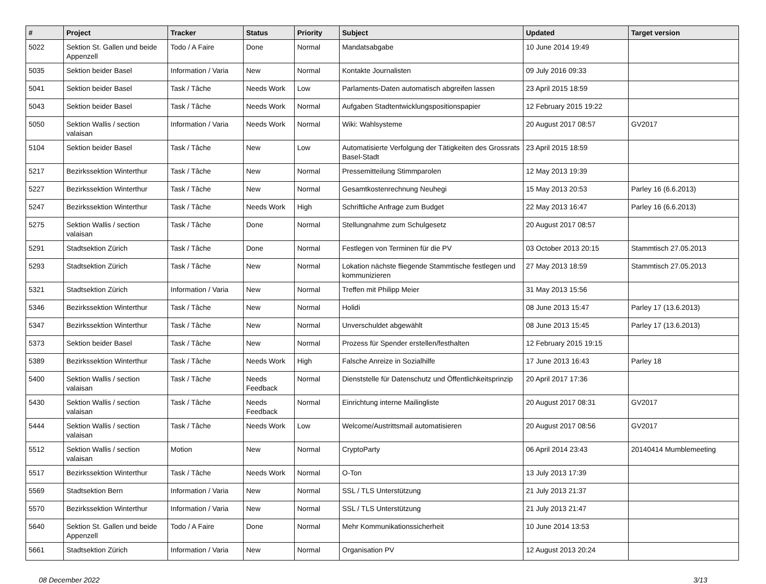| # | Project | Tracker | Status | Priority | Subject | Updated | Target version |
| --- | --- | --- | --- | --- | --- | --- | --- |
| 5022 | Sektion St. Gallen und beide Appenzell | Todo / A Faire | Done | Normal | Mandatsabgabe | 10 June 2014 19:49 | |
| 5035 | Sektion beider Basel | Information / Varia | New | Normal | Kontakte Journalisten | 09 July 2016 09:33 | |
| 5041 | Sektion beider Basel | Task / Tâche | Needs Work | Low | Parlaments-Daten automatisch abgreifen lassen | 23 April 2015 18:59 | |
| 5043 | Sektion beider Basel | Task / Tâche | Needs Work | Normal | Aufgaben Stadtentwicklungspositionspapier | 12 February 2015 19:22 | |
| 5050 | Sektion Wallis / section valaisan | Information / Varia | Needs Work | Normal | Wiki: Wahlsysteme | 20 August 2017 08:57 | GV2017 |
| 5104 | Sektion beider Basel | Task / Tâche | New | Low | Automatisierte Verfolgung der Tätigkeiten des Grossrats Basel-Stadt | 23 April 2015 18:59 | |
| 5217 | Bezirkssektion Winterthur | Task / Tâche | New | Normal | Pressemitteilung Stimmparolen | 12 May 2013 19:39 | |
| 5227 | Bezirkssektion Winterthur | Task / Tâche | New | Normal | Gesamtkostenrechnung Neuhegi | 15 May 2013 20:53 | Parley 16 (6.6.2013) |
| 5247 | Bezirkssektion Winterthur | Task / Tâche | Needs Work | High | Schriftliche Anfrage zum Budget | 22 May 2013 16:47 | Parley 16 (6.6.2013) |
| 5275 | Sektion Wallis / section valaisan | Task / Tâche | Done | Normal | Stellungnahme zum Schulgesetz | 20 August 2017 08:57 | |
| 5291 | Stadtsektion Zürich | Task / Tâche | Done | Normal | Festlegen von Terminen für die PV | 03 October 2013 20:15 | Stammtisch 27.05.2013 |
| 5293 | Stadtsektion Zürich | Task / Tâche | New | Normal | Lokation nächste fliegende Stammtische festlegen und kommunizieren | 27 May 2013 18:59 | Stammtisch 27.05.2013 |
| 5321 | Stadtsektion Zürich | Information / Varia | New | Normal | Treffen mit Philipp Meier | 31 May 2013 15:56 | |
| 5346 | Bezirkssektion Winterthur | Task / Tâche | New | Normal | Holidi | 08 June 2013 15:47 | Parley 17 (13.6.2013) |
| 5347 | Bezirkssektion Winterthur | Task / Tâche | New | Normal | Unverschuldet abgewählt | 08 June 2013 15:45 | Parley 17 (13.6.2013) |
| 5373 | Sektion beider Basel | Task / Tâche | New | Normal | Prozess für Spender erstellen/festhalten | 12 February 2015 19:15 | |
| 5389 | Bezirkssektion Winterthur | Task / Tâche | Needs Work | High | Falsche Anreize in Sozialhilfe | 17 June 2013 16:43 | Parley 18 |
| 5400 | Sektion Wallis / section valaisan | Task / Tâche | Needs Feedback | Normal | Dienststelle für Datenschutz und Öffentlichkeitsprinzip | 20 April 2017 17:36 | |
| 5430 | Sektion Wallis / section valaisan | Task / Tâche | Needs Feedback | Normal | Einrichtung interne Mailingliste | 20 August 2017 08:31 | GV2017 |
| 5444 | Sektion Wallis / section valaisan | Task / Tâche | Needs Work | Low | Welcome/Austrittsmail automatisieren | 20 August 2017 08:56 | GV2017 |
| 5512 | Sektion Wallis / section valaisan | Motion | New | Normal | CryptoParty | 06 April 2014 23:43 | 20140414 Mumblemeeting |
| 5517 | Bezirkssektion Winterthur | Task / Tâche | Needs Work | Normal | O-Ton | 13 July 2013 17:39 | |
| 5569 | Stadtsektion Bern | Information / Varia | New | Normal | SSL / TLS Unterstützung | 21 July 2013 21:37 | |
| 5570 | Bezirkssektion Winterthur | Information / Varia | New | Normal | SSL / TLS Unterstützung | 21 July 2013 21:47 | |
| 5640 | Sektion St. Gallen und beide Appenzell | Todo / A Faire | Done | Normal | Mehr Kommunikationssicherheit | 10 June 2014 13:53 | |
| 5661 | Stadtsektion Zürich | Information / Varia | New | Normal | Organisation PV | 12 August 2013 20:24 | |
08 December 2022 3/13